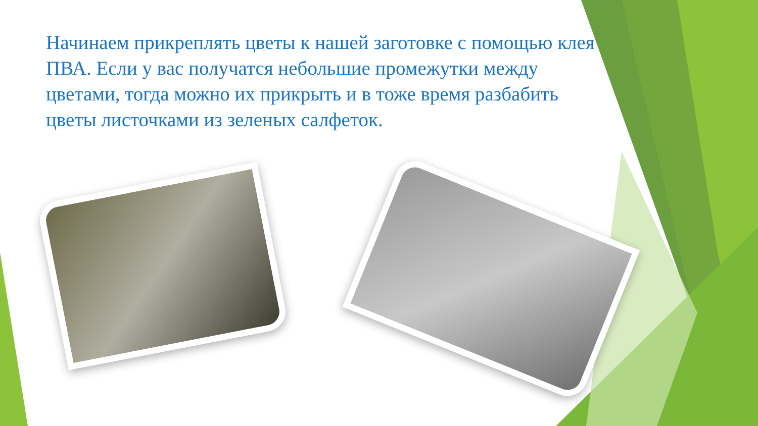Начинаем прикреплять цветы к нашей заготовке с помощью клея ПВА. Если у вас получатся небольшие промежутки между цветами, тогда можно их прикрыть и в тоже время разбабить цветы листочками из зеленых салфеток.